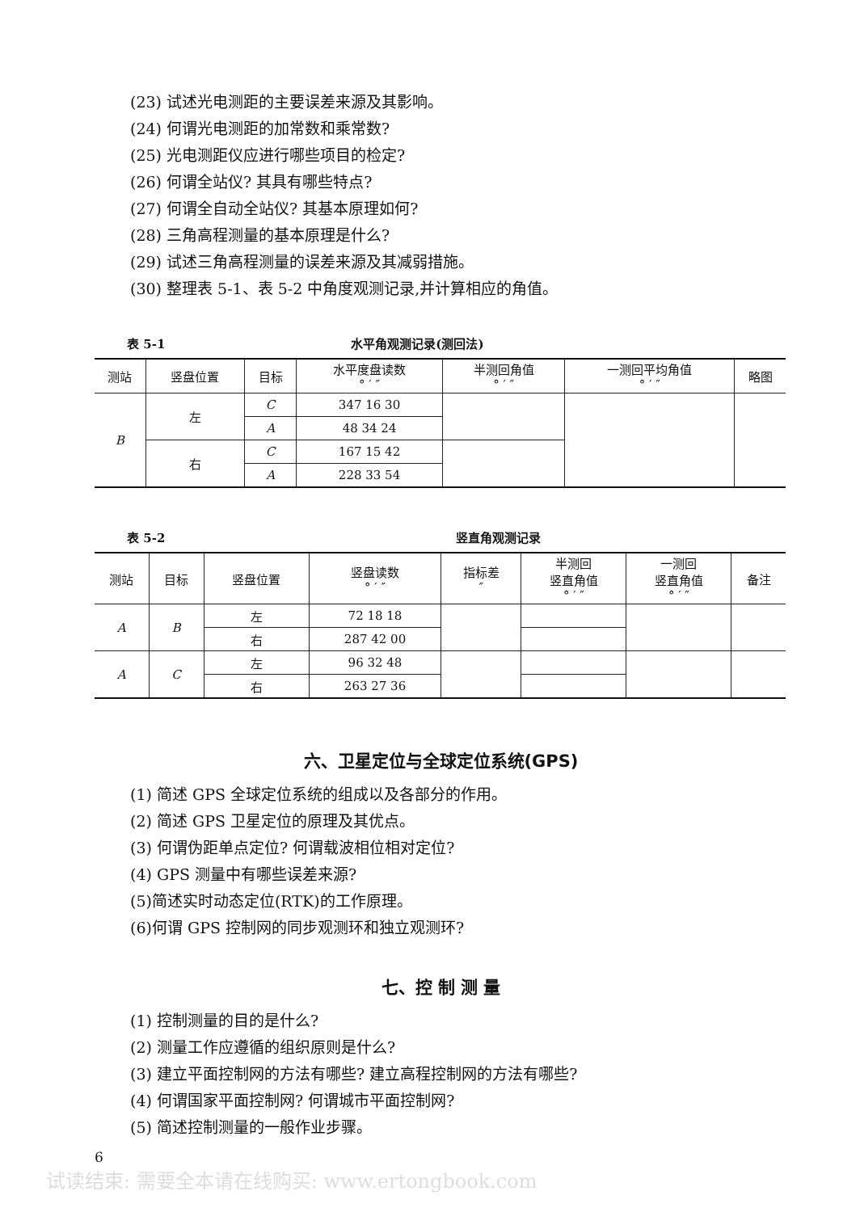(23) 试述光电测距的主要误差来源及其影响。
(24) 何谓光电测距的加常数和乘常数?
(25) 光电测距仪应进行哪些项目的检定?
(26) 何谓全站仪? 其具有哪些特点?
(27) 何谓全自动全站仪? 其基本原理如何?
(28) 三角高程测量的基本原理是什么?
(29) 试述三角高程测量的误差来源及其减弱措施。
(30) 整理表 5-1、表 5-2 中角度观测记录,并计算相应的角值。
表 5-1 水平角观测记录(测回法)
| 测站 | 竖盘位置 | 目标 | 水平度盘读数 ° ′ ″ | 半测回角值 ° ′ ″ | 一测回平均角值 ° ′ ″ | 略图 |
| --- | --- | --- | --- | --- | --- | --- |
| B | 左 | C | 347 16 30 | | | |
| | | A | 48 34 24 | | | |
| | 右 | C | 167 15 42 | | | |
| | | A | 228 33 54 | | | |
表 5-2 竖直角观测记录
| 测站 | 目标 | 竖盘位置 | 竖盘读数 ° ′ ″ | 指标差 ″ | 半测回 竖直角值 ° ′ ″ | 一测回 竖直角值 ° ′ ″ | 备注 |
| --- | --- | --- | --- | --- | --- | --- | --- |
| A | B | 左 | 72 18 18 | | | | |
| | | 右 | 287 42 00 | | | | |
| A | C | 左 | 96 32 48 | | | | |
| | | 右 | 263 27 36 | | | | |
六、卫星定位与全球定位系统(GPS)
(1) 简述 GPS 全球定位系统的组成以及各部分的作用。
(2) 简述 GPS 卫星定位的原理及其优点。
(3) 何谓伪距单点定位? 何谓载波相位相对定位?
(4) GPS 测量中有哪些误差来源?
(5)简述实时动态定位(RTK)的工作原理。
(6)何谓 GPS 控制网的同步观测环和独立观测环?
七、控 制 测 量
(1) 控制测量的目的是什么?
(2) 测量工作应遵循的组织原则是什么?
(3) 建立平面控制网的方法有哪些? 建立高程控制网的方法有哪些?
(4) 何谓国家平面控制网? 何谓城市平面控制网?
(5) 简述控制测量的一般作业步骤。
6
试读结束: 需要全本请在线购买: www.ertongbook.com